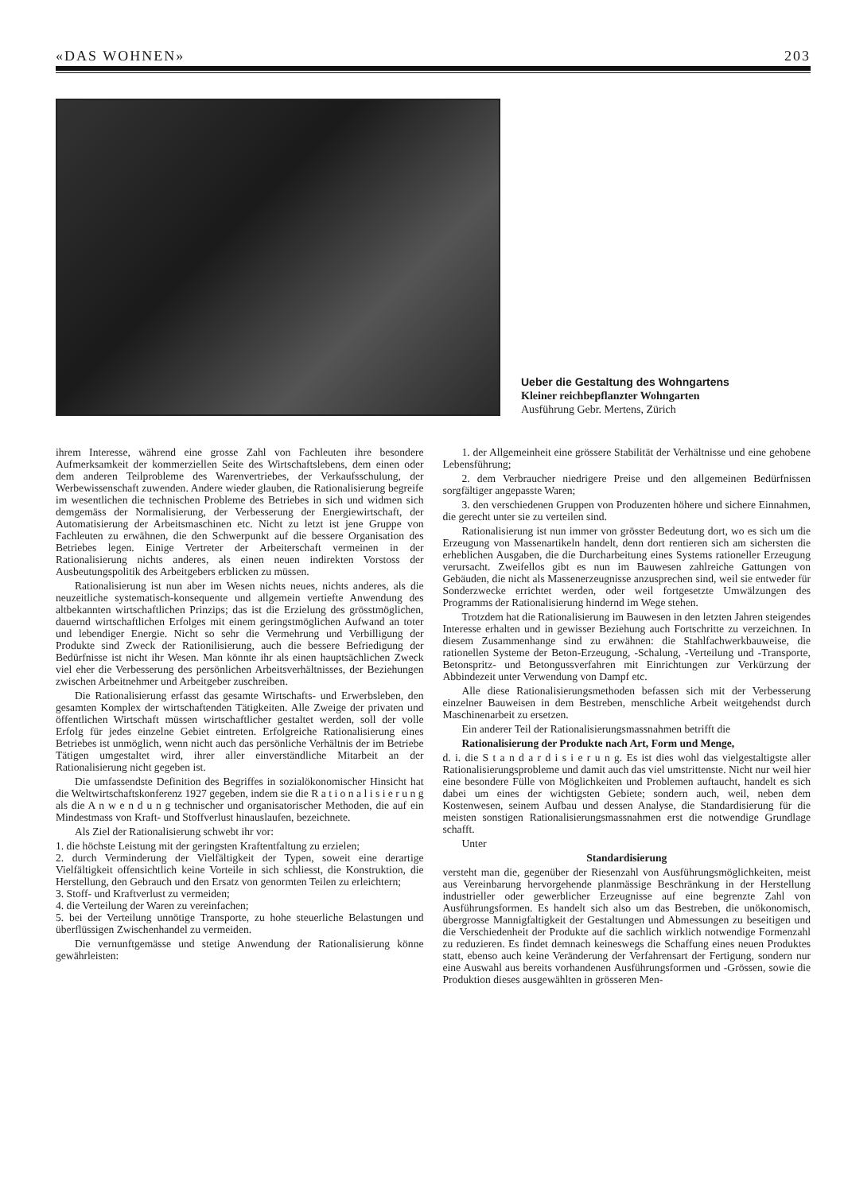«DAS WOHNEN» 203
Ueber die Gestaltung des Wohngartens
Kleiner reichbepflanzter Wohngarten
Ausführung Gebr. Mertens, Zürich
ihrem Interesse, während eine grosse Zahl von Fachleuten ihre besondere Aufmerksamkeit der kommerziellen Seite des Wirtschaftslebens, dem einen oder dem anderen Teilprobleme des Warenvertriebes, der Verkaufsschulung, der Werbewissenschaft zuwenden. Andere wieder glauben, die Rationalisierung begreife im wesentlichen die technischen Probleme des Betriebes in sich und widmen sich demgemäss der Normalisierung, der Verbesserung der Energiewirtschaft, der Automatisierung der Arbeitsmaschinen etc. Nicht zu letzt ist jene Gruppe von Fachleuten zu erwähnen, die den Schwerpunkt auf die bessere Organisation des Betriebes legen. Einige Vertreter der Arbeiterschaft vermeinen in der Rationalisierung nichts anderes, als einen neuen indirekten Vorstoss der Ausbeutungspolitik des Arbeitgebers erblicken zu müssen.
Rationalisierung ist nun aber im Wesen nichts neues, nichts anderes, als die neuzeitliche systematisch-konsequente und allgemein vertiefte Anwendung des altbekannten wirtschaftlichen Prinzips; das ist die Erzielung des grösstmöglichen, dauernd wirtschaftlichen Erfolges mit einem geringstmöglichen Aufwand an toter und lebendiger Energie. Nicht so sehr die Vermehrung und Verbilligung der Produkte sind Zweck der Rationilisierung, auch die bessere Befriedigung der Bedürfnisse ist nicht ihr Wesen. Man könnte ihr als einen hauptsächlichen Zweck viel eher die Verbesserung des persönlichen Arbeitsverhältnisses, der Beziehungen zwischen Arbeitnehmer und Arbeitgeber zuschreiben.
Die Rationalisierung erfasst das gesamte Wirtschafts- und Erwerbsleben, den gesamten Komplex der wirtschaftenden Tätigkeiten. Alle Zweige der privaten und öffentlichen Wirtschaft müssen wirtschaftlicher gestaltet werden, soll der volle Erfolg für jedes einzelne Gebiet eintreten. Erfolgreiche Rationalisierung eines Betriebes ist unmöglich, wenn nicht auch das persönliche Verhältnis der im Betriebe Tätigen umgestaltet wird, ihrer aller einverständliche Mitarbeit an der Rationalisierung nicht gegeben ist.
Die umfassendste Definition des Begriffes in sozialökonomischer Hinsicht hat die Weltwirtschaftskonferenz 1927 gegeben, indem sie die R a t i o n a l i s i e r u n g als die A n w e n d u n g technischer und organisatorischer Methoden, die auf ein Mindestmass von Kraft- und Stoffverlust hinauslaufen, bezeichnete.
Als Ziel der Rationalisierung schwebt ihr vor:
1. die höchste Leistung mit der geringsten Kraftentfaltung zu erzielen;
2. durch Verminderung der Vielfältigkeit der Typen, soweit eine derartige Vielfältigkeit offensichtlich keine Vorteile in sich schliesst, die Konstruktion, die Herstellung, den Gebrauch und den Ersatz von genormten Teilen zu erleichtern;
3. Stoff- und Kraftverlust zu vermeiden;
4. die Verteilung der Waren zu vereinfachen;
5. bei der Verteilung unnötige Transporte, zu hohe steuerliche Belastungen und überflüssigen Zwischenhandel zu vermeiden.
Die vernunftgemässe und stetige Anwendung der Rationalisierung könne gewährleisten:
1. der Allgemeinheit eine grössere Stabilität der Verhältnisse und eine gehobene Lebensführung;
2. dem Verbraucher niedrigere Preise und den allgemeinen Bedürfnissen sorgfältiger angepasste Waren;
3. den verschiedenen Gruppen von Produzenten höhere und sichere Einnahmen, die gerecht unter sie zu verteilen sind.
Rationalisierung ist nun immer von grösster Bedeutung dort, wo es sich um die Erzeugung von Massenartikeln handelt, denn dort rentieren sich am sichersten die erheblichen Ausgaben, die die Durcharbeitung eines Systems rationeller Erzeugung verursacht. Zweifellos gibt es nun im Bauwesen zahlreiche Gattungen von Gebäuden, die nicht als Massenerzeugnisse anzusprechen sind, weil sie entweder für Sonderzwecke errichtet werden, oder weil fortgesetzte Umwälzungen des Programms der Rationalisierung hindernd im Wege stehen.
Trotzdem hat die Rationalisierung im Bauwesen in den letzten Jahren steigendes Interesse erhalten und in gewisser Beziehung auch Fortschritte zu verzeichnen. In diesem Zusammenhange sind zu erwähnen: die Stahlfachwerkbauweise, die rationellen Systeme der Beton-Erzeugung, -Schalung, -Verteilung und -Transporte, Betonspritz- und Betongussverfahren mit Einrichtungen zur Verkürzung der Abbindezeit unter Verwendung von Dampf etc.
Alle diese Rationalisierungsmethoden befassen sich mit der Verbesserung einzelner Bauweisen in dem Bestreben, menschliche Arbeit weitgehendst durch Maschinenarbeit zu ersetzen.
Ein anderer Teil der Rationalisierungsmassnahmen betrifft die
Rationalisierung der Produkte nach Art, Form und Menge,
d. i. die S t a n d a r d i s i e r u n g. Es ist dies wohl das vielgestaltigste aller Rationalisierungsprobleme und damit auch das viel umstrittenste. Nicht nur weil hier eine besondere Fülle von Möglichkeiten und Problemen auftaucht, handelt es sich dabei um eines der wichtigsten Gebiete; sondern auch, weil, neben dem Kostenwesen, seinem Aufbau und dessen Analyse, die Standardisierung für die meisten sonstigen Rationalisierungsmassnahmen erst die notwendige Grundlage schafft.
Unter
Standardisierung
versteht man die, gegenüber der Riesenzahl von Ausführungsmöglichkeiten, meist aus Vereinbarung hervorgehende planmässige Beschränkung in der Herstellung industrieller oder gewerblicher Erzeugnisse auf eine begrenzte Zahl von Ausführungsformen. Es handelt sich also um das Bestreben, die unökonomisch, übergrosse Mannigfaltigkeit der Gestaltungen und Abmessungen zu beseitigen und die Verschiedenheit der Produkte auf die sachlich wirklich notwendige Formenzahl zu reduzieren. Es findet demnach keineswegs die Schaffung eines neuen Produktes statt, ebenso auch keine Veränderung der Verfahrensart der Fertigung, sondern nur eine Auswahl aus bereits vorhandenen Ausführungsformen und -Grössen, sowie die Produktion dieses ausgewählten in grösseren Men-